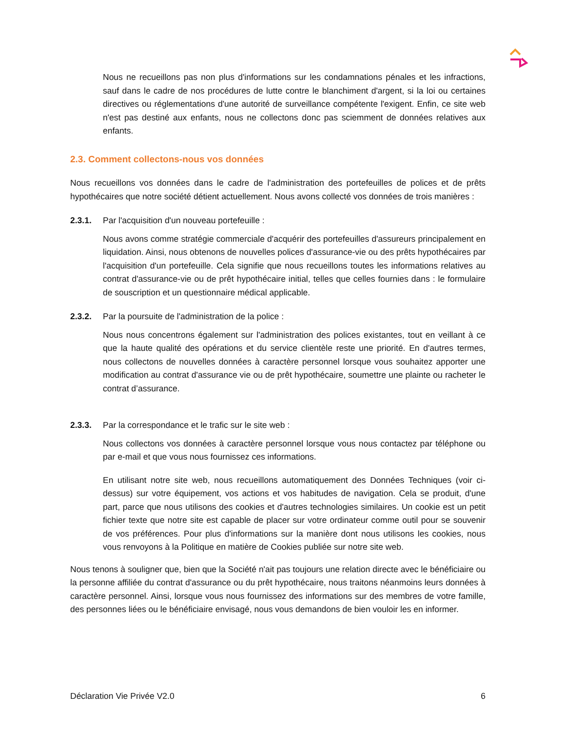Nous ne recueillons pas non plus d'informations sur les condamnations pénales et les infractions, sauf dans le cadre de nos procédures de lutte contre le blanchiment d'argent, si la loi ou certaines directives ou réglementations d'une autorité de surveillance compétente l'exigent. Enfin, ce site web n'est pas destiné aux enfants, nous ne collectons donc pas sciemment de données relatives aux enfants.
2.3. Comment collectons-nous vos données
Nous recueillons vos données dans le cadre de l'administration des portefeuilles de polices et de prêts hypothécaires que notre société détient actuellement. Nous avons collecté vos données de trois manières :
2.3.1. Par l'acquisition d'un nouveau portefeuille :
Nous avons comme stratégie commerciale d'acquérir des portefeuilles d'assureurs principalement en liquidation. Ainsi, nous obtenons de nouvelles polices d'assurance-vie ou des prêts hypothécaires par l'acquisition d'un portefeuille. Cela signifie que nous recueillons toutes les informations relatives au contrat d'assurance-vie ou de prêt hypothécaire initial, telles que celles fournies dans : le formulaire de souscription et un questionnaire médical applicable.
2.3.2. Par la poursuite de l'administration de la police :
Nous nous concentrons également sur l'administration des polices existantes, tout en veillant à ce que la haute qualité des opérations et du service clientèle reste une priorité. En d'autres termes, nous collectons de nouvelles données à caractère personnel lorsque vous souhaitez apporter une modification au contrat d'assurance vie ou de prêt hypothécaire, soumettre une plainte ou racheter le contrat d’assurance.
2.3.3. Par la correspondance et le trafic sur le site web :
Nous collectons vos données à caractère personnel lorsque vous nous contactez par téléphone ou par e-mail et que vous nous fournissez ces informations.
En utilisant notre site web, nous recueillons automatiquement des Données Techniques (voir ci-dessus) sur votre équipement, vos actions et vos habitudes de navigation. Cela se produit, d'une part, parce que nous utilisons des cookies et d'autres technologies similaires. Un cookie est un petit fichier texte que notre site est capable de placer sur votre ordinateur comme outil pour se souvenir de vos préférences. Pour plus d'informations sur la manière dont nous utilisons les cookies, nous vous renvoyons à la Politique en matière de Cookies publiée sur notre site web.
Nous tenons à souligner que, bien que la Société n'ait pas toujours une relation directe avec le bénéficiaire ou la personne affiliée du contrat d'assurance ou du prêt hypothécaire, nous traitons néanmoins leurs données à caractère personnel. Ainsi, lorsque vous nous fournissez des informations sur des membres de votre famille, des personnes liées ou le bénéficiaire envisagé, nous vous demandons de bien vouloir les en informer.
Déclaration Vie Privée V2.0 6